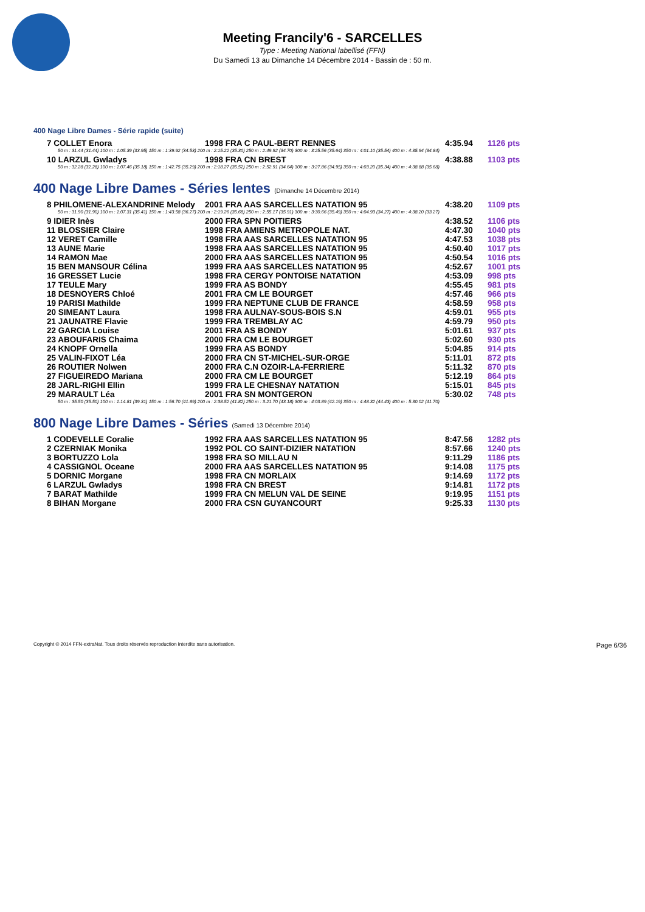Meeting Francily'6 - SARCELLES
Type : Meeting National labellisé (FFN)
Du Samedi 13 au Dimanche 14 Décembre 2014 - Bassin de : 50 m.
400 Nage Libre Dames - Série rapide (suite)
7 COLLET Enora 1998 FRA C PAUL-BERT RENNES 4:35.94 1126 pts
50 m : 31.44 (31.44) 100 m : 1:05.39 (33.95) 150 m : 1:39.92 (34.53) 200 m : 2:15.22 (35.30) 250 m : 2:49.92 (34.70) 300 m : 3:25.56 (35.64) 350 m : 4:01.10 (35.54) 400 m : 4:35.94 (34.84)
10 LARZUL Gwladys 1998 FRA CN BREST 4:38.88 1103 pts
50 m : 32.28 (32.28) 100 m : 1:07.46 (35.18) 150 m : 1:42.75 (35.29) 200 m : 2:18.27 (35.52) 250 m : 2:52.91 (34.64) 300 m : 3:27.86 (34.95) 350 m : 4:03.20 (35.34) 400 m : 4:38.88 (35.68)
400 Nage Libre Dames - Séries lentes (Dimanche 14 Décembre 2014)
8 PHILOMENE-ALEXANDRINE Melody 2001 FRA AAS SARCELLES NATATION 95 4:38.20 1109 pts
50 m : 31.90 (31.90) 100 m : 1:07.31 (35.41) 150 m : 1:43.58 (36.27) 200 m : 2:19.26 (35.68) 250 m : 2:55.17 (35.91) 300 m : 3:30.66 (35.49) 350 m : 4:04.93 (34.27) 400 m : 4:38.20 (33.27)
9 IDIER Inès 2000 FRA SPN POITIERS 4:38.52 1106 pts
11 BLOSSIER Claire 1998 FRA AMIENS METROPOLE NAT. 4:47.30 1040 pts
12 VERET Camille 1998 FRA AAS SARCELLES NATATION 95 4:47.53 1038 pts
13 AUNE Marie 1998 FRA AAS SARCELLES NATATION 95 4:50.40 1017 pts
14 RAMON Mae 2000 FRA AAS SARCELLES NATATION 95 4:50.54 1016 pts
15 BEN MANSOUR Célina 1999 FRA AAS SARCELLES NATATION 95 4:52.67 1001 pts
16 GRESSET Lucie 1998 FRA CERGY PONTOISE NATATION 4:53.09 998 pts
17 TEULE Mary 1999 FRA AS BONDY 4:55.45 981 pts
18 DESNOYERS Chloé 2001 FRA CM LE BOURGET 4:57.46 966 pts
19 PARISI Mathilde 1999 FRA NEPTUNE CLUB DE FRANCE 4:58.59 958 pts
20 SIMEANT Laura 1998 FRA AULNAY-SOUS-BOIS S.N 4:59.01 955 pts
21 JAUNATRE Flavie 1999 FRA TREMBLAY AC 4:59.79 950 pts
22 GARCIA Louise 2001 FRA AS BONDY 5:01.61 937 pts
23 ABOUFARIS Chaima 2000 FRA CM LE BOURGET 5:02.60 930 pts
24 KNOPF Ornella 1999 FRA AS BONDY 5:04.85 914 pts
25 VALIN-FIXOT Léa 2000 FRA CN ST-MICHEL-SUR-ORGE 5:11.01 872 pts
26 ROUTIER Nolwen 2000 FRA C.N OZOIR-LA-FERRIERE 5:11.32 870 pts
27 FIGUEIREDO Mariana 2000 FRA CM LE BOURGET 5:12.19 864 pts
28 JARL-RIGHI Ellin 1999 FRA LE CHESNAY NATATION 5:15.01 845 pts
29 MARAULT Léa 2001 FRA SN MONTGERON 5:30.02 748 pts
50 m : 35.50 (35.50) 100 m : 1:14.81 (39.31) 150 m : 1:56.70 (41.89) 200 m : 2:38.52 (41.82) 250 m : 3:21.70 (43.18) 300 m : 4:03.89 (42.19) 350 m : 4:48.32 (44.43) 400 m : 5:30.02 (41.70)
800 Nage Libre Dames - Séries (Samedi 13 Décembre 2014)
1 CODEVELLE Coralie 1992 FRA AAS SARCELLES NATATION 95 8:47.56 1282 pts
2 CZERNIAK Monika 1992 POL CO SAINT-DIZIER NATATION 8:57.66 1240 pts
3 BORTUZZO Lola 1998 FRA SO MILLAU N 9:11.29 1186 pts
4 CASSIGNOL Oceane 2000 FRA AAS SARCELLES NATATION 95 9:14.08 1175 pts
5 DORNIC Morgane 1998 FRA CN MORLAIX 9:14.69 1172 pts
6 LARZUL Gwladys 1998 FRA CN BREST 9:14.81 1172 pts
7 BARAT Mathilde 1999 FRA CN MELUN VAL DE SEINE 9:19.95 1151 pts
8 BIHAN Morgane 2000 FRA CSN GUYANCOURT 9:25.33 1130 pts
Copyright © 2014 FFN-extraNat. Tous droits réservés reproduction interdite sans autorisation. Page 6/36